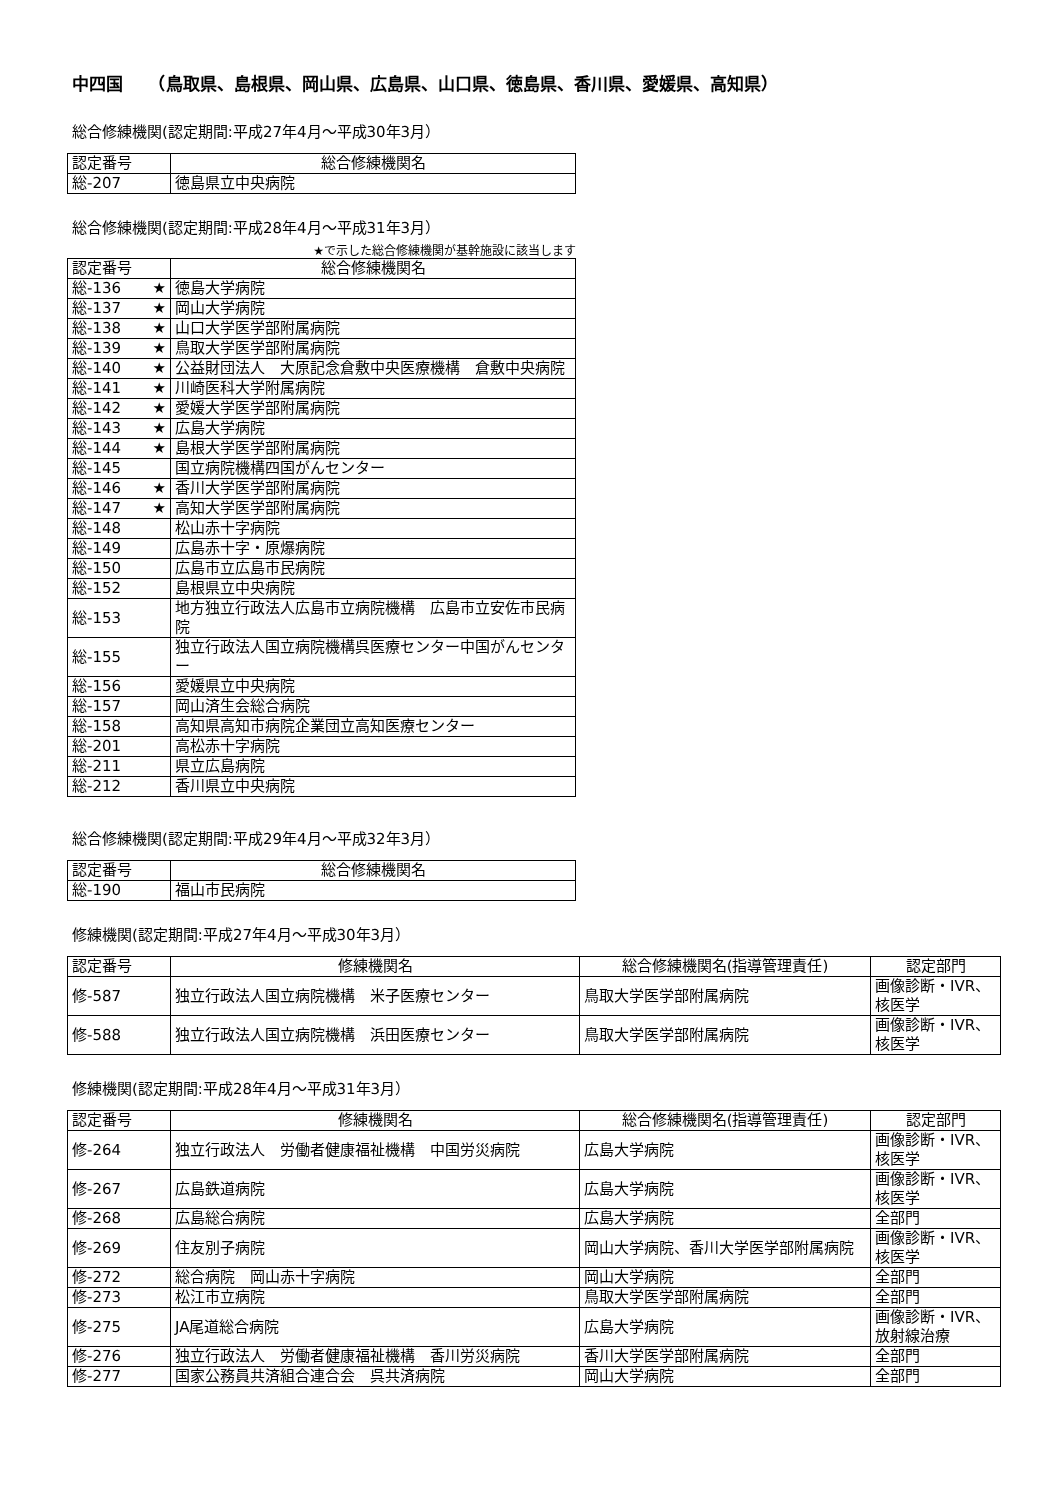中四国　　（鳥取県、島根県、岡山県、広島県、山口県、徳島県、香川県、愛媛県、高知県）
総合修練機関(認定期間:平成27年4月～平成30年3月）
| 認定番号 | 総合修練機関名 |
| --- | --- |
| 総-207 | 徳島県立中央病院 |
総合修練機関(認定期間:平成28年4月～平成31年3月）
★で示した総合修練機関が基幹施設に該当します
| 認定番号 | 総合修練機関名 |
| --- | --- |
| 総-136 ★ | 徳島大学病院 |
| 総-137 ★ | 岡山大学病院 |
| 総-138 ★ | 山口大学医学部附属病院 |
| 総-139 ★ | 鳥取大学医学部附属病院 |
| 総-140 ★ | 公益財団法人 大原記念倉敷中央医療機構 倉敷中央病院 |
| 総-141 ★ | 川崎医科大学附属病院 |
| 総-142 ★ | 愛媛大学医学部附属病院 |
| 総-143 ★ | 広島大学病院 |
| 総-144 ★ | 島根大学医学部附属病院 |
| 総-145 | 国立病院機構四国がんセンター |
| 総-146 ★ | 香川大学医学部附属病院 |
| 総-147 ★ | 高知大学医学部附属病院 |
| 総-148 | 松山赤十字病院 |
| 総-149 | 広島赤十字・原爆病院 |
| 総-150 | 広島市立広島市民病院 |
| 総-152 | 島根県立中央病院 |
| 総-153 | 地方独立行政法人広島市立病院機構 広島市立安佐市民病院 |
| 総-155 | 独立行政法人国立病院機構呉医療センター中国がんセンター |
| 総-156 | 愛媛県立中央病院 |
| 総-157 | 岡山済生会総合病院 |
| 総-158 | 高知県高知市病院企業団立高知医療センター |
| 総-201 | 高松赤十字病院 |
| 総-211 | 県立広島病院 |
| 総-212 | 香川県立中央病院 |
総合修練機関(認定期間:平成29年4月～平成32年3月）
| 認定番号 | 総合修練機関名 |
| --- | --- |
| 総-190 | 福山市民病院 |
修練機関(認定期間:平成27年4月～平成30年3月）
| 認定番号 | 修練機関名 | 総合修練機関名(指導管理責任) | 認定部門 |
| --- | --- | --- | --- |
| 修-587 | 独立行政法人国立病院機構 米子医療センター | 鳥取大学医学部附属病院 | 画像診断・IVR、核医学 |
| 修-588 | 独立行政法人国立病院機構 浜田医療センター | 鳥取大学医学部附属病院 | 画像診断・IVR、核医学 |
修練機関(認定期間:平成28年4月～平成31年3月）
| 認定番号 | 修練機関名 | 総合修練機関名(指導管理責任) | 認定部門 |
| --- | --- | --- | --- |
| 修-264 | 独立行政法人 労働者健康福祉機構 中国労災病院 | 広島大学病院 | 画像診断・IVR、核医学 |
| 修-267 | 広島鉄道病院 | 広島大学病院 | 画像診断・IVR、核医学 |
| 修-268 | 広島総合病院 | 広島大学病院 | 全部門 |
| 修-269 | 住友別子病院 | 岡山大学病院、香川大学医学部附属病院 | 画像診断・IVR、核医学 |
| 修-272 | 総合病院 岡山赤十字病院 | 岡山大学病院 | 全部門 |
| 修-273 | 松江市立病院 | 鳥取大学医学部附属病院 | 全部門 |
| 修-275 | JA尾道総合病院 | 広島大学病院 | 画像診断・IVR、放射線治療 |
| 修-276 | 独立行政法人 労働者健康福祉機構 香川労災病院 | 香川大学医学部附属病院 | 全部門 |
| 修-277 | 国家公務員共済組合連合会 呉共済病院 | 岡山大学病院 | 全部門 |